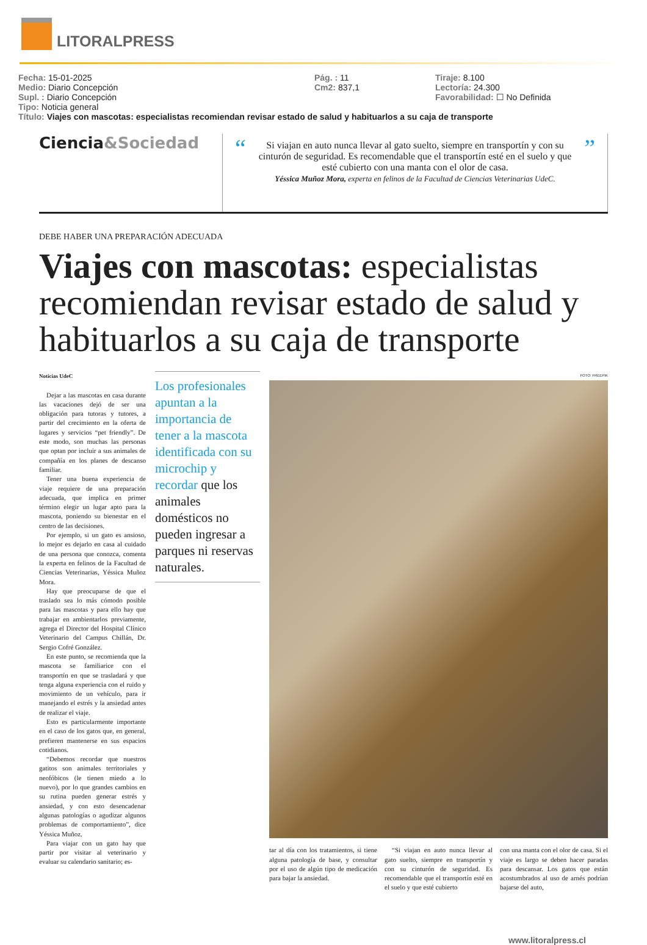LITORALPRESS
Fecha: 15-01-2025
Medio: Diario Concepción
Supl. : Diario Concepción
Tipo: Noticia general
Pág. : 11
Cm2: 837,1
Tiraje: 8.100
Lectoría: 24.300
Favorabilidad: ☐ No Definida
Título: Viajes con mascotas: especialistas recomiendan revisar estado de salud y habituarlos a su caja de transporte
Ciencia&Sociedad
“Si viajan en auto nunca llevar al gato suelto, siempre en transportín y con su cinturón de seguridad. Es recomendable que el transportín esté en el suelo y que esté cubierto con una manta con el olor de casa.
Yéssica Muñoz Mora, experta en felinos de la Facultad de Ciencias Veterinarias UdeC.”
DEBE HABER UNA PREPARACIÓN ADECUADA
Viajes con mascotas: especialistas recomiendan revisar estado de salud y habituarlos a su caja de transporte
Noticias UdeC
Dejar a las mascotas en casa durante las vacaciones dejó de ser una obligación para tutoras y tutores, a partir del crecimiento en la oferta de lugares y servicios “pet friendly”. De este modo, son muchas las personas que optan por incluir a sus animales de compañía en los planes de descanso familiar.
Tener una buena experiencia de viaje requiere de una preparación adecuada, que implica en primer término elegir un lugar apto para la mascota, poniendo su bienestar en el centro de las decisiones.
Por ejemplo, si un gato es ansioso, lo mejor es dejarlo en casa al cuidado de una persona que conozca, comenta la experta en felinos de la Facultad de Ciencias Veterinarias, Yéssica Muñoz Mora.
Hay que preocuparse de que el traslado sea lo más cómodo posible para las mascotas y para ello hay que trabajar en ambientarlos previamente, agrega el Director del Hospital Clínico Veterinario del Campus Chillán, Dr. Sergio Cofré González.
En este punto, se recomienda que la mascota se familiarice con el transportín en que se trasladará y que tenga alguna experiencia con el ruido y movimiento de un vehículo, para ir manejando el estrés y la ansiedad antes de realizar el viaje.
Esto es particularmente importante en el caso de los gatos que, en general, prefieren mantenerse en sus espacios cotidianos.
“Debemos recordar que nuestros gatitos son animales territoriales y neofóbicos (le tienen miedo a lo nuevo), por lo que grandes cambios en su rutina pueden generar estrés y ansiedad, y con esto desencadenar algunas patologías o agudizar algunos problemas de comportamiento”, dice Yéssica Muñoz.
Para viajar con un gato hay que partir por visitar al veterinario y evaluar su calendario sanitario; es-
Los profesionales apuntan a la importancia de tener a la mascota identificada con su microchip y recordar que los animales domésticos no pueden ingresar a parques ni reservas naturales.
FOTO: FREEPIK
tar al día con los tratamientos, si tiene alguna patología de base, y consultar por el uso de algún tipo de medicación para bajar la ansiedad.
“Si viajan en auto nunca llevar al gato suelto, siempre en transportín y con su cinturón de seguridad. Es recomendable que el transportín esté en el suelo y que esté cubierto
con una manta con el olor de casa. Si el viaje es largo se deben hacer paradas para descansar. Los gatos que están acostumbrados al uso de arnés podrían bajarse del auto,
www.litoralpress.cl